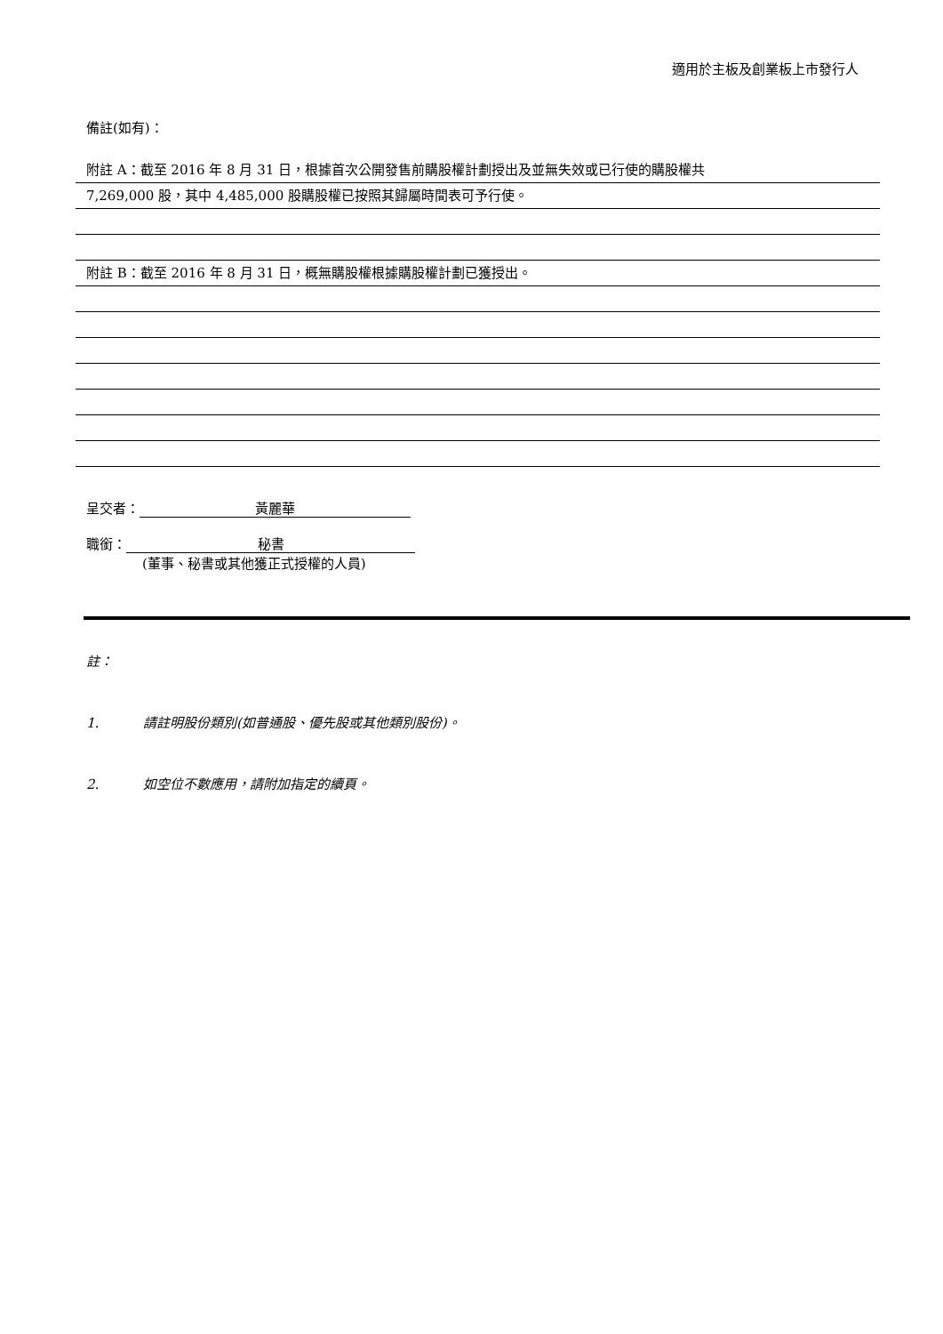適用於主板及創業板上市發行人
備註(如有)：
附註 A：截至 2016 年 8 月 31 日，根據首次公開發售前購股權計劃授出及並無失效或已行使的購股權共
7,269,000 股，其中 4,485,000 股購股權已按照其歸屬時間表可予行使。
附註 B：截至 2016 年 8 月 31 日，概無購股權根據購股權計劃已獲授出。
呈交者： 黃麗華
職銜： 秘書
(董事、秘書或其他獲正式授權的人員)
註：
1. 請註明股份類別(如普通股、優先股或其他類別股份)。
2. 如空位不數應用，請附加指定的續頁。